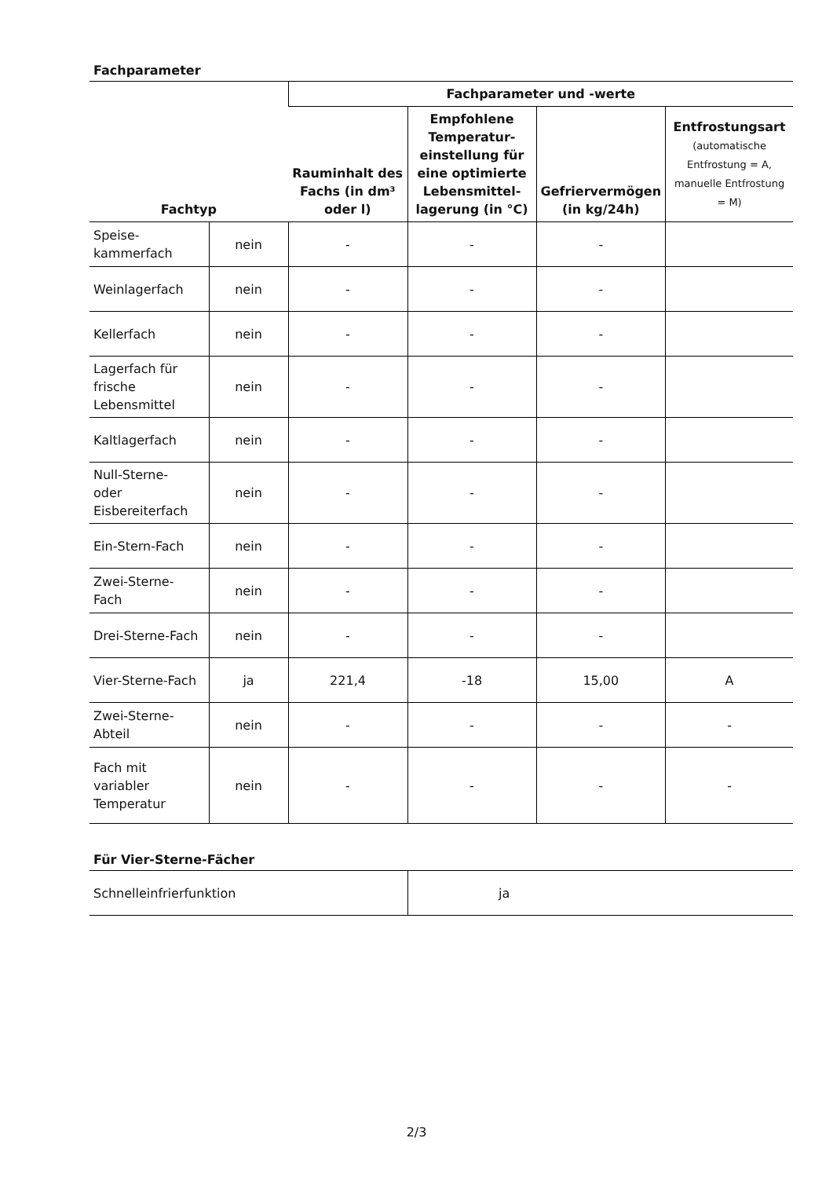Fachparameter
| Fachtyp | | Fachparameter und -werte | | | |
| --- | --- | --- | --- | --- | --- |
| | | Rauminhalt des Fachs (in dm³ oder l) | Empfohlene Temperatur-einstellung für eine optimierte Lebensmittel-lagerung (in °C) | Gefriervermögen (in kg/24h) | Entfrostungsart (automatische Entfrostung = A, manuelle Entfrostung = M) |
| Speise- kammerfach | nein | - | - | - | |
| Weinlagerfach | nein | - | - | - | |
| Kellerfach | nein | - | - | - | |
| Lagerfach für frische Lebensmittel | nein | - | - | - | |
| Kaltlagerfach | nein | - | - | - | |
| Null-Sterne- oder Eisbereiterfach | nein | - | - | - | |
| Ein-Stern-Fach | nein | - | - | - | |
| Zwei-Sterne- Fach | nein | - | - | - | |
| Drei-Sterne-Fach | nein | - | - | - | |
| Vier-Sterne-Fach | ja | 221,4 | -18 | 15,00 | A |
| Zwei-Sterne- Abteil | nein | - | - | - | - |
| Fach mit variabler Temperatur | nein | - | - | - | - |
Für Vier-Sterne-Fächer
| Schnelleinfrierfunktion | ja |
2/3